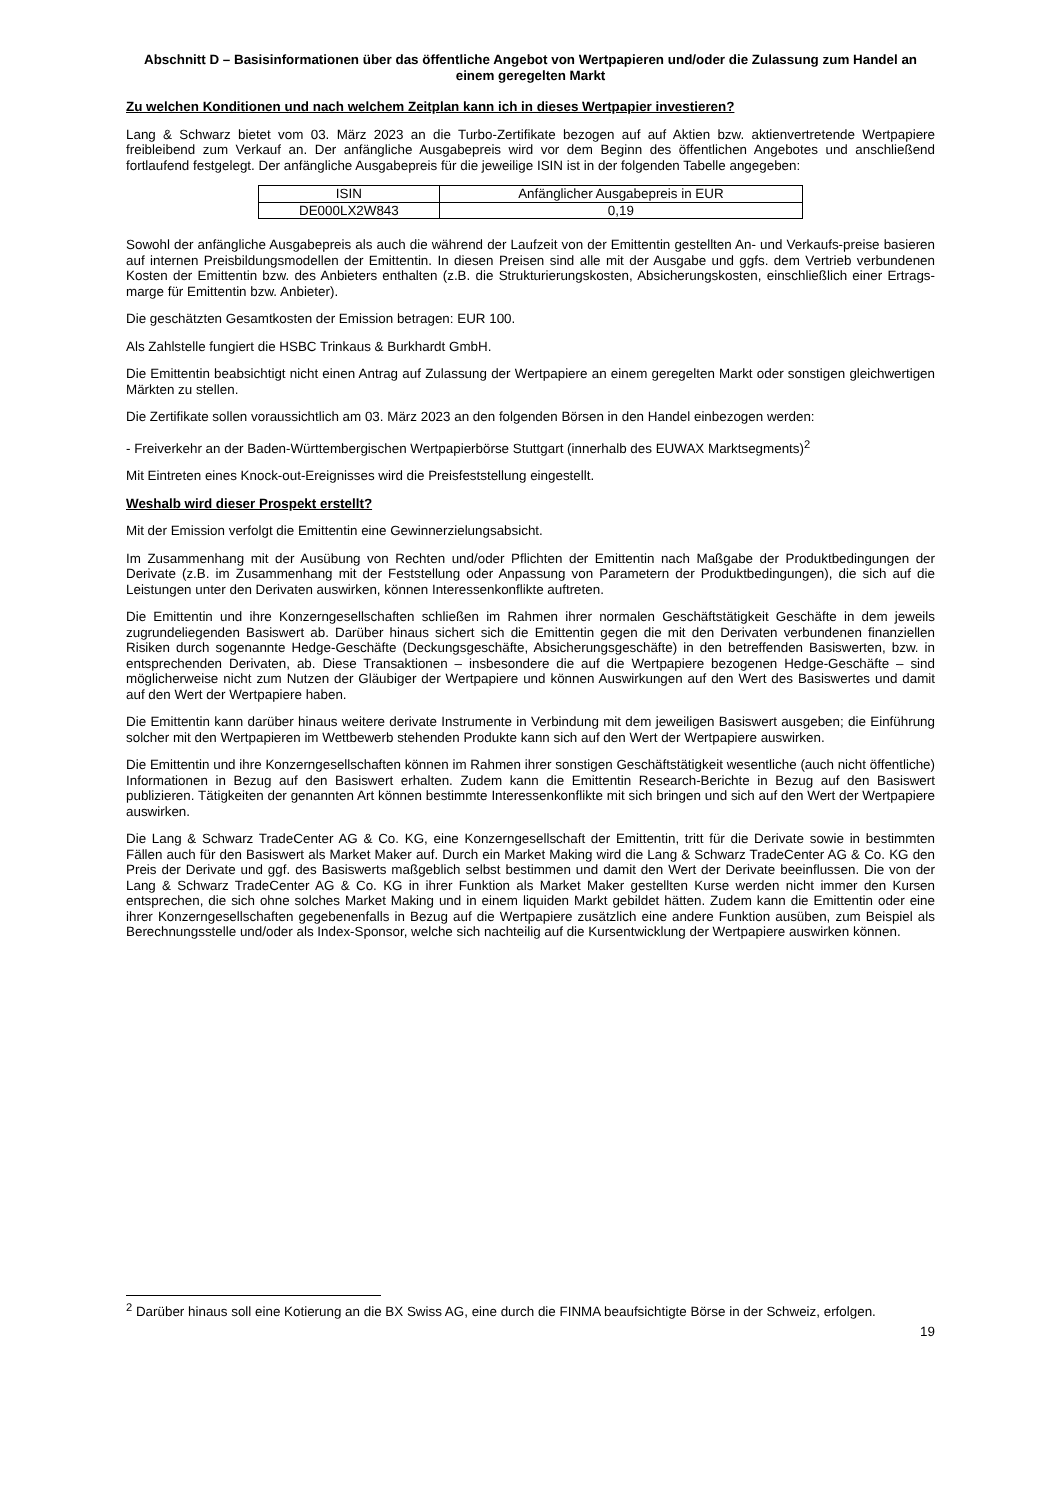Abschnitt D – Basisinformationen über das öffentliche Angebot von Wertpapieren und/oder die Zulassung zum Handel an einem geregelten Markt
Zu welchen Konditionen und nach welchem Zeitplan kann ich in dieses Wertpapier investieren?
Lang & Schwarz bietet vom 03. März 2023 an die Turbo-Zertifikate bezogen auf auf Aktien bzw. aktienvertretende Wertpapiere freibleibend zum Verkauf an. Der anfängliche Ausgabepreis wird vor dem Beginn des öffentlichen Angebotes und anschließend fortlaufend festgelegt. Der anfängliche Ausgabepreis für die jeweilige ISIN ist in der folgenden Tabelle angegeben:
| ISIN | Anfänglicher Ausgabepreis in EUR |
| DE000LX2W843 | 0,19 |
Sowohl der anfängliche Ausgabepreis als auch die während der Laufzeit von der Emittentin gestellten An- und Verkaufs-preise basieren auf internen Preisbildungsmodellen der Emittentin. In diesen Preisen sind alle mit der Ausgabe und ggfs. dem Vertrieb verbundenen Kosten der Emittentin bzw. des Anbieters enthalten (z.B. die Strukturierungskosten, Absicherungskosten, einschließlich einer Ertrags-marge für Emittentin bzw. Anbieter).
Die geschätzten Gesamtkosten der Emission betragen: EUR 100.
Als Zahlstelle fungiert die HSBC Trinkaus & Burkhardt GmbH.
Die Emittentin beabsichtigt nicht einen Antrag auf Zulassung der Wertpapiere an einem geregelten Markt oder sonstigen gleichwertigen Märkten zu stellen.
Die Zertifikate sollen voraussichtlich am 03. März 2023 an den folgenden Börsen in den Handel einbezogen werden:
- Freiverkehr an der Baden-Württembergischen Wertpapierbörse Stuttgart (innerhalb des EUWAX Marktsegments)<sup>2</sup>
Mit Eintreten eines Knock-out-Ereignisses wird die Preisfeststellung eingestellt.
Weshalb wird dieser Prospekt erstellt?
Mit der Emission verfolgt die Emittentin eine Gewinnerzielungsabsicht.
Im Zusammenhang mit der Ausübung von Rechten und/oder Pflichten der Emittentin nach Maßgabe der Produktbedingungen der Derivate (z.B. im Zusammenhang mit der Feststellung oder Anpassung von Parametern der Produktbedingungen), die sich auf die Leistungen unter den Derivaten auswirken, können Interessenkonflikte auftreten.
Die Emittentin und ihre Konzerngesellschaften schließen im Rahmen ihrer normalen Geschäftstätigkeit Geschäfte in dem jeweils zugrundeliegenden Basiswert ab. Darüber hinaus sichert sich die Emittentin gegen die mit den Derivaten verbundenen finanziellen Risiken durch sogenannte Hedge-Geschäfte (Deckungsgeschäfte, Absicherungsgeschäfte) in den betreffenden Basiswerten, bzw. in entsprechenden Derivaten, ab. Diese Transaktionen – insbesondere die auf die Wertpapiere bezogenen Hedge-Geschäfte – sind möglicherweise nicht zum Nutzen der Gläubiger der Wertpapiere und können Auswirkungen auf den Wert des Basiswertes und damit auf den Wert der Wertpapiere haben.
Die Emittentin kann darüber hinaus weitere derivate Instrumente in Verbindung mit dem jeweiligen Basiswert ausgeben; die Einführung solcher mit den Wertpapieren im Wettbewerb stehenden Produkte kann sich auf den Wert der Wertpapiere auswirken.
Die Emittentin und ihre Konzerngesellschaften können im Rahmen ihrer sonstigen Geschäftstätigkeit wesentliche (auch nicht öffentliche) Informationen in Bezug auf den Basiswert erhalten. Zudem kann die Emittentin Research-Berichte in Bezug auf den Basiswert publizieren. Tätigkeiten der genannten Art können bestimmte Interessenkonflikte mit sich bringen und sich auf den Wert der Wertpapiere auswirken.
Die Lang & Schwarz TradeCenter AG & Co. KG, eine Konzerngesellschaft der Emittentin, tritt für die Derivate sowie in bestimmten Fällen auch für den Basiswert als Market Maker auf. Durch ein Market Making wird die Lang & Schwarz TradeCenter AG & Co. KG den Preis der Derivate und ggf. des Basiswerts maßgeblich selbst bestimmen und damit den Wert der Derivate beeinflussen. Die von der Lang & Schwarz TradeCenter AG & Co. KG in ihrer Funktion als Market Maker gestellten Kurse werden nicht immer den Kursen entsprechen, die sich ohne solches Market Making und in einem liquiden Markt gebildet hätten. Zudem kann die Emittentin oder eine ihrer Konzerngesellschaften gegebenenfalls in Bezug auf die Wertpapiere zusätzlich eine andere Funktion ausüben, zum Beispiel als Berechnungsstelle und/oder als Index-Sponsor, welche sich nachteilig auf die Kursentwicklung der Wertpapiere auswirken können.
<sup>2</sup> Darüber hinaus soll eine Kotierung an die BX Swiss AG, eine durch die FINMA beaufsichtigte Börse in der Schweiz, erfolgen.
19